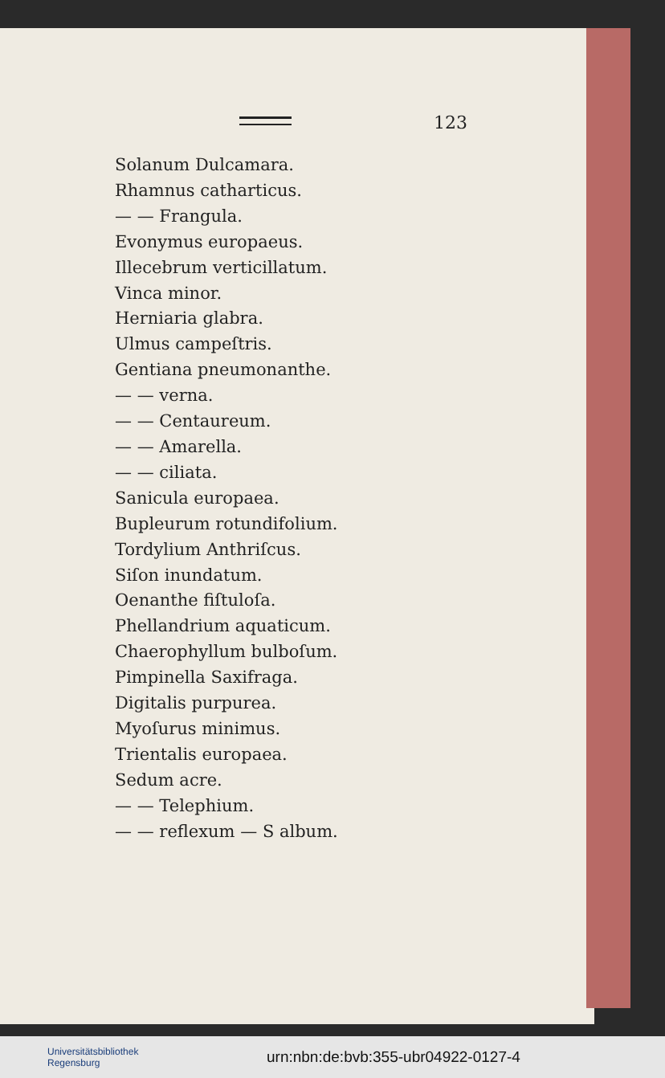123
Solanum Dulcamara.
Rhamnus catharticus.
— — Frangula.
Evonymus europaeus.
Illecebrum verticillatum.
Vinca minor.
Herniaria glabra.
Ulmus campeſtris.
Gentiana pneumonanthe.
— — verna.
— — Centaureum.
— — Amarella.
— — ciliata.
Sanicula europaea.
Bupleurum rotundifolium.
Tordylium Anthriſcus.
Siſon inundatum.
Oenanthe fiſtuloſa.
Phellandrium aquaticum.
Chaerophyllum bulboſum.
Pimpinella Saxifraga.
Digitalis purpurea.
Myoſurus minimus.
Trientalis europaea.
Sedum acre.
— — Telephium.
— — reflexum — S album.
Universitätsbibliothek
Regensburg
urn:nbn:de:bvb:355-ubr04922-0127-4